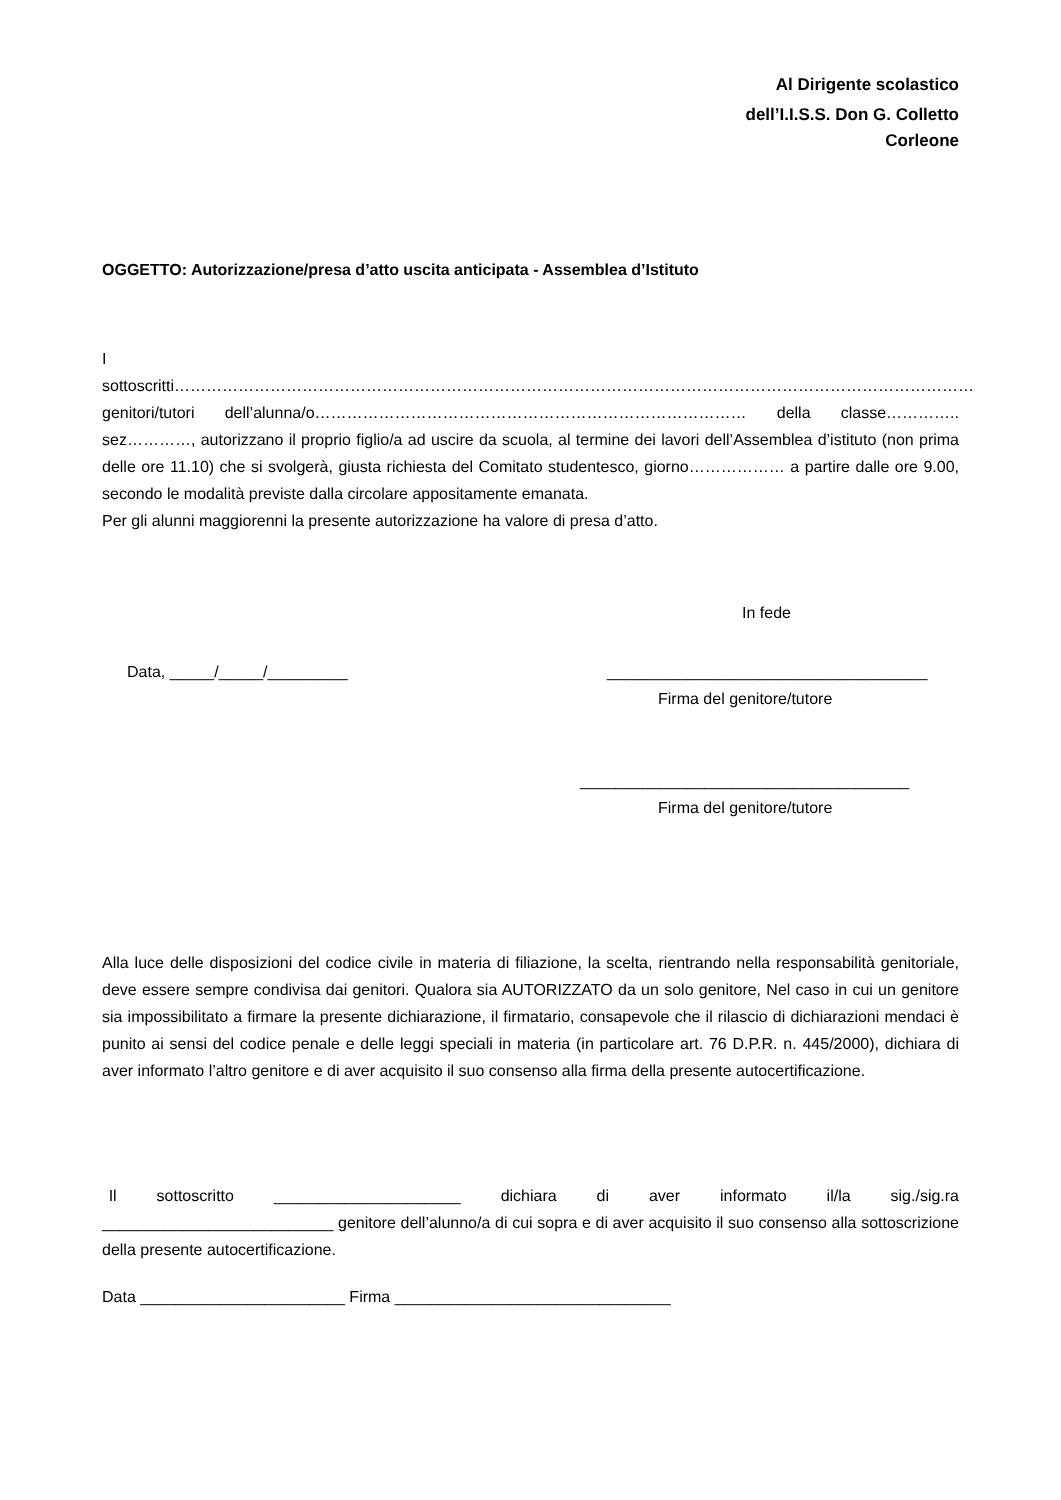Al Dirigente scolastico
dell’I.I.S.S. Don G. Colletto
Corleone
OGGETTO: Autorizzazione/presa d’atto uscita anticipata - Assemblea d’Istituto
I sottoscritti……………………………………………………………………………………………………………………………………
genitori/tutori dell’alunna/o……………………………………………………………………… della classe………….. sez…………, autorizzano il proprio figlio/a ad uscire da scuola, al termine dei lavori dell’Assemblea d’istituto (non prima delle ore 11.10) che si svolgerà, giusta richiesta del Comitato studentesco, giorno……………… a partire dalle ore 9.00, secondo le modalità previste dalla circolare appositamente emanata.
Per gli alunni maggiorenni la presente autorizzazione ha valore di presa d’atto.
In fede
Data, _____/_____/_________ ____________________________________
Firma del genitore/tutore
_____________________________________
Firma del genitore/tutore
Alla luce delle disposizioni del codice civile in materia di filiazione, la scelta, rientrando nella responsabilità genitoriale, deve essere sempre condivisa dai genitori. Qualora sia AUTORIZZATO da un solo genitore, Nel caso in cui un genitore sia impossibilitato a firmare la presente dichiarazione, il firmatario, consapevole che il rilascio di dichiarazioni mendaci è punito ai sensi del codice penale e delle leggi speciali in materia (in particolare art. 76 D.P.R. n. 445/2000), dichiara di aver informato l’altro genitore e di aver acquisito il suo consenso alla firma della presente autocertificazione.
Il sottoscritto _____________________ dichiara di aver informato il/la sig./sig.ra __________________________ genitore dell’alunno/a di cui sopra e di aver acquisito il suo consenso alla sottoscrizione della presente autocertificazione.
Data _______________________ Firma _______________________________